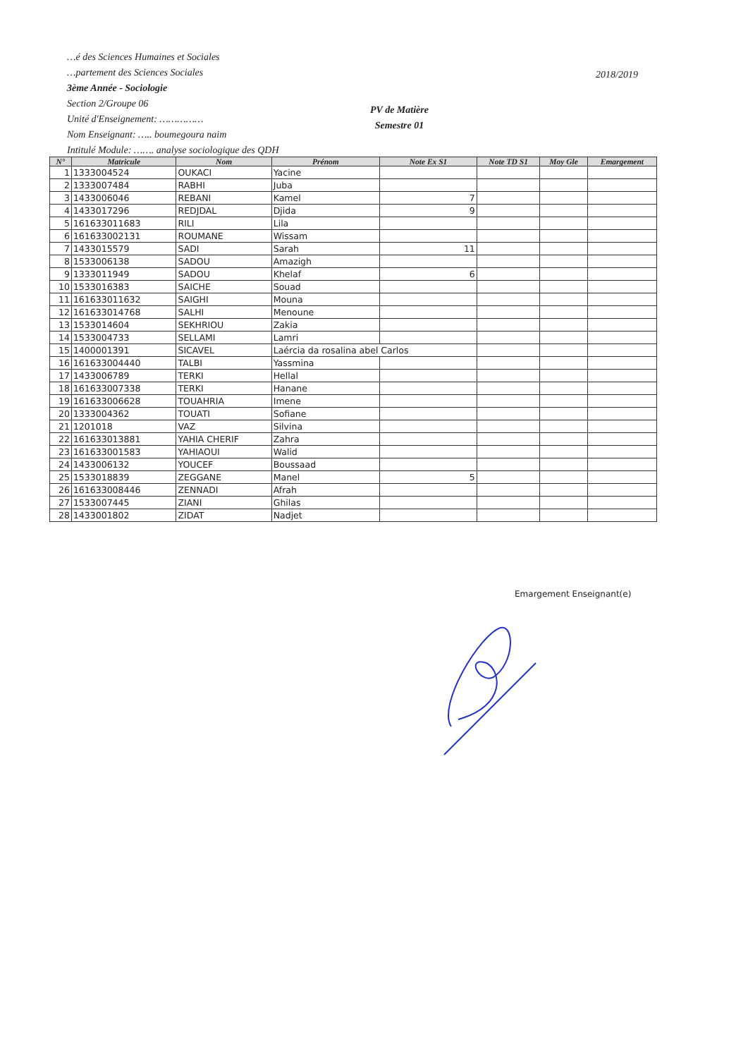…é des Sciences Humaines et Sociales
…partement des Sciences Sociales
3ème Année - Sociologie
Section 2/Groupe 06
Unité d'Enseignement: ……………
Nom Enseignant: ….. boumegoura naim
Intitulé Module: ……. analyse sociologique des QDH
2018/2019
PV de Matière
Semestre 01
| N° | Matricule | Nom | Prénom | Note Ex S1 | Note TD S1 | Moy Gle | Emargement |
| --- | --- | --- | --- | --- | --- | --- | --- |
| 1 | 1333004524 | OUKACI | Yacine | | | | |
| 2 | 1333007484 | RABHI | Juba | | | | |
| 3 | 1433006046 | REBANI | Kamel | 7 | | | |
| 4 | 1433017296 | REDJDAL | Djida | 9 | | | |
| 5 | 161633011683 | RILI | Lila | | | | |
| 6 | 161633002131 | ROUMANE | Wissam | | | | |
| 7 | 1433015579 | SADI | Sarah | 11 | | | |
| 8 | 1533006138 | SADOU | Amazigh | | | | |
| 9 | 1333011949 | SADOU | Khelaf | 6 | | | |
| 10 | 1533016383 | SAICHE | Souad | | | | |
| 11 | 161633011632 | SAIGHI | Mouna | | | | |
| 12 | 161633014768 | SALHI | Menoune | | | | |
| 13 | 1533014604 | SEKHRIOU | Zakia | | | | |
| 14 | 1533004733 | SELLAMI | Lamri | | | | |
| 15 | 1400001391 | SICAVEL | Laércia da rosalina abel Carlos | | | | |
| 16 | 161633004440 | TALBI | Yassmina | | | | |
| 17 | 1433006789 | TERKI | Hellal | | | | |
| 18 | 161633007338 | TERKI | Hanane | | | | |
| 19 | 161633006628 | TOUAHRIA | Imene | | | | |
| 20 | 1333004362 | TOUATI | Sofiane | | | | |
| 21 | 1201018 | VAZ | Silvina | | | | |
| 22 | 161633013881 | YAHIA CHERIF | Zahra | | | | |
| 23 | 161633001583 | YAHIAOUI | Walid | | | | |
| 24 | 1433006132 | YOUCEF | Boussaad | | | | |
| 25 | 1533018839 | ZEGGANE | Manel | 5 | | | |
| 26 | 161633008446 | ZENNADI | Afrah | | | | |
| 27 | 1533007445 | ZIANI | Ghilas | | | | |
| 28 | 1433001802 | ZIDAT | Nadjet | | | | |
Emargement Enseignant(e)